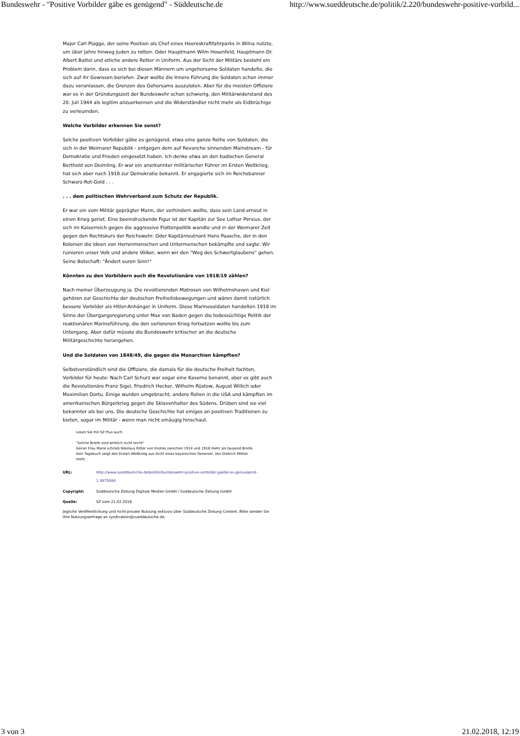Bundeswehr - "Positive Vorbilder gäbe es genügend" - Süddeutsche.de http://www.sueddeutsche.de/politik/2.220/bundeswehr-positive-vorbild...
Major Carl Plagge, der seine Position als Chef eines Heereskraftfahrparks in Wilna nutzte, um über Jahre hinweg Juden zu retten. Oder Hauptmann Wilm Hosenfeld, Hauptmann Dr. Albert Battel und etliche andere Retter in Uniform. Aus der Sicht der Militärs besteht ein Problem darin, dass es sich bei diesen Männern um ungehorsame Soldaten handelte, die sich auf ihr Gewissen beriefen. Zwar wollte die Innere Führung die Soldaten schon immer dazu veranlassen, die Grenzen des Gehorsams auszuloten. Aber für die meisten Offiziere war es in der Gründungszeit der Bundeswehr schon schwierig, den Militärwiderstand des 20. Juli 1944 als legitim anzuerkennen und die Widerständler nicht mehr als Eidbrüchige zu verleumden.
Welche Vorbilder erkennen Sie sonst?
Solche positiven Vorbilder gäbe es genügend, etwa eine ganze Reihe von Soldaten, die sich in der Weimarer Republik - entgegen dem auf Revanche sinnenden Mainstream - für Demokratie und Frieden eingesetzt haben. Ich denke etwa an den badischen General Berthold von Deimling. Er war ein anerkannter militärischer Führer im Ersten Weltkrieg, hat sich aber nach 1918 zur Demokratie bekannt. Er engagierte sich im Reichsbanner Schwarz-Rot-Gold . . .
. . . dem politischen Wehrverband zum Schutz der Republik.
Er war ein vom Militär geprägter Mann, der verhindern wollte, dass sein Land erneut in einen Krieg geriet. Eine beeindruckende Figur ist der Kapitän zur See Lothar Persius, der sich im Kaiserreich gegen die aggressive Flottenpolitik wandte und in der Weimarer Zeit gegen den Rechtskurs der Reichswehr. Oder Kapitänleutnant Hans Paasche, der in den Kolonien die Ideen von Herrenmenschen und Untermenschen bekämpfte und sagte: Wir ruinieren unser Volk und andere Völker, wenn wir den "Weg des Schwertglaubens" gehen. Seine Botschaft: "Ändert euren Sinn!"
Könnten zu den Vorbildern auch die Revolutionäre von 1918/19 zählen?
Nach meiner Überzeugung ja. Die revoltierenden Matrosen von Wilhelmshaven und Kiel gehören zur Geschichte der deutschen Freiheitsbewegungen und wären damit natürlich bessere Vorbilder als Hitler-Anhänger in Uniform. Diese Marinesoldaten handelten 1918 im Sinne der Übergangsregierung unter Max von Baden gegen die todessüchtige Politik der reaktionären Marineführung, die den verlorenen Krieg fortsetzen wollte bis zum Untergang. Aber dafür müsste die Bundeswehr kritischer an die deutsche Militärgeschichte herangehen.
Und die Soldaten von 1848/49, die gegen die Monarchien kämpften?
Selbstverständlich sind die Offiziere, die damals für die deutsche Freiheit fochten, Vorbilder für heute: Nach Carl Schurz war sogar eine Kaserne benannt, aber es gibt auch die Revolutionäre Franz Sigel, Friedrich Hecker, Wilhelm Rüstow, August Willich oder Maximilian Dortu. Einige wurden umgebracht, andere flohen in die USA und kämpften im amerikanischen Bürgerkrieg gegen die Sklavenhalter des Südens. Drüben sind sie viel bekannter als bei uns. Die deutsche Geschichte hat einiges an positiven Traditionen zu bieten, sogar im Militär - wenn man nicht einäugig hinschaut.
Lesen Sie mit SZ Plus auch:
"Solche Briefe sind wirklich nicht leicht"
Seiner Frau Marie schrieb Nikolaus Ritter von Endres zwischen 1914 und 1918 mehr als tausend Briefe.
Sein Tagebuch zeigt den Ersten Weltkrieg aus Sicht eines bayerischen Generals. Von Dietrich Mittler
mehr...
| URL: | http://www.sueddeutsche.de/politik/bundeswehr-positive-vorbilder-gaebe-es-genuegend-1.3875088 |
| Copyright: | Süddeutsche Zeitung Digitale Medien GmbH / Süddeutsche Zeitung GmbH |
| Quelle: | SZ vom 21.02.2018 |
Jegliche Veröffentlichung und nicht-private Nutzung exklusiv über Süddeutsche Zeitung Content. Bitte senden Sie Ihre Nutzungsanfrage an syndication@sueddeutsche.de.
3 von 3 21.02.2018, 12:19